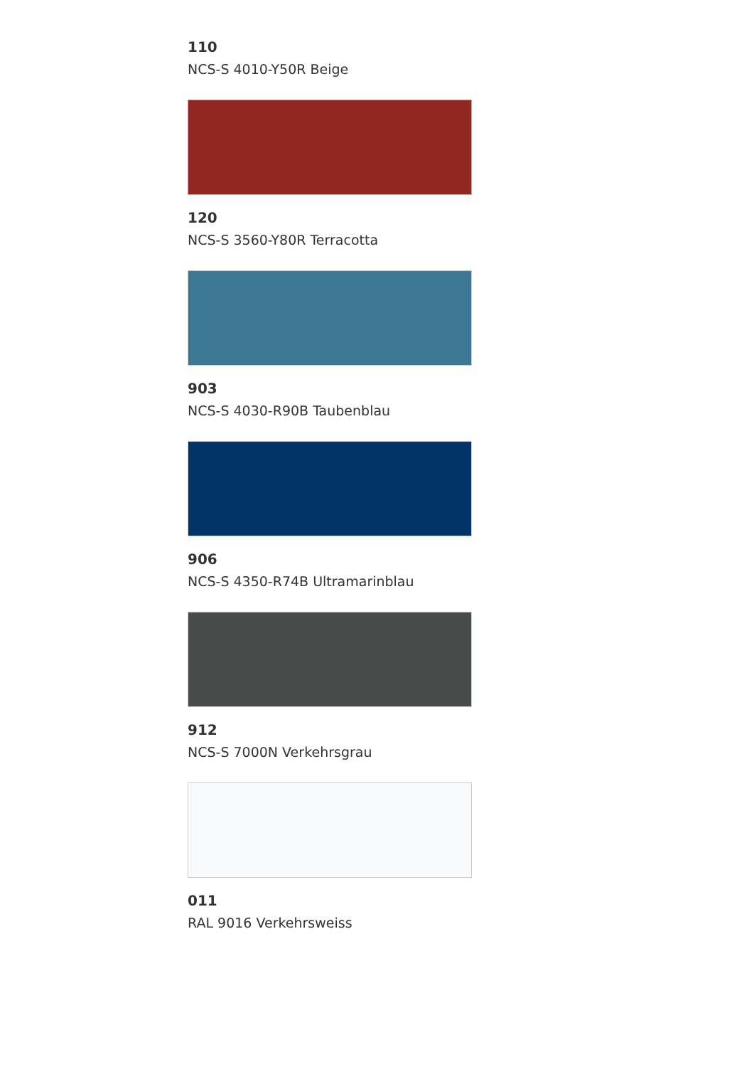110
NCS-S 4010-Y50R Beige
120
NCS-S 3560-Y80R Terracotta
903
NCS-S 4030-R90B Taubenblau
906
NCS-S 4350-R74B Ultramarinblau
912
NCS-S 7000N Verkehrsgrau
011
RAL 9016 Verkehrsweiss